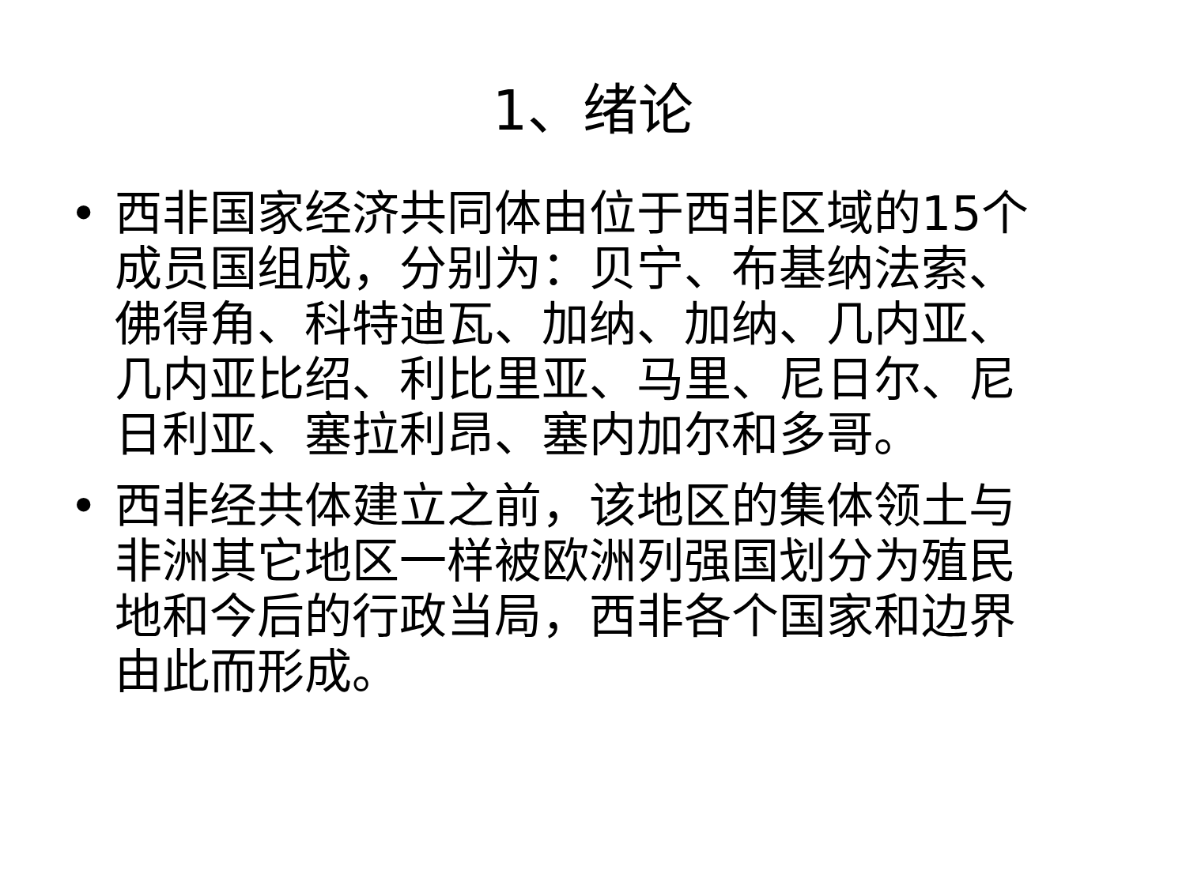1、绪论
• 西非国家经济共同体由位于西非区域的15个成员国组成，分别为：贝宁、布基纳法索、佛得角、科特迪瓦、加纳、加纳、几内亚、几内亚比绍、利比里亚、马里、尼日尔、尼日利亚、塞拉利昂、塞内加尔和多哥。
• 西非经共体建立之前，该地区的集体领土与非洲其它地区一样被欧洲列强国划分为殖民地和今后的行政当局，西非各个国家和边界由此而形成。